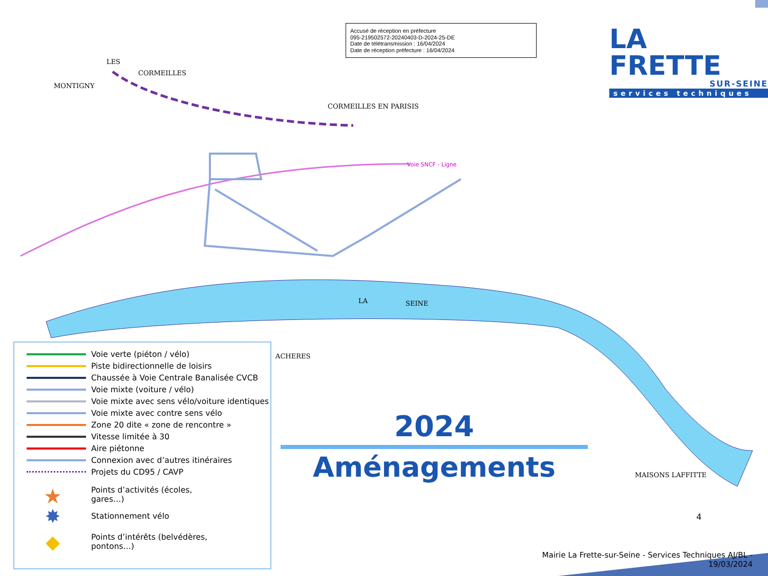Accusé de réception en préfecture
095-219502572-20240403-D-2024-25-DE
Date de télétransmission : 16/04/2024
Date de réception préfecture : 16/04/2024
LA FRETTE
SUR-SEINE
services techniques
LES
MONTIGNY
CORMEILLES
CORMEILLES EN PARISIS
Voie SNCF - Ligne
LA SEINE
ACHERES
MAISONS LAFFITTE
Voie verte (piéton / vélo)
Piste bidirectionnelle de loisirs
Chaussée à Voie Centrale Banalisée CVCB
Voie mixte (voiture / vélo)
Voie mixte avec sens vélo/voiture identiques
Voie mixte avec contre sens vélo
Zone 20 dite « zone de rencontre »
Vitesse limitée à 30
Aire piétonne
Connexion avec d’autres itinéraires
Projets du CD95 / CAVP
★
Points d’activités (écoles,
gares…)
✸
Stationnement vélo
◆
Points d’intérêts (belvédères,
pontons…)
2024
Aménagements
4
Mairie La Frette-sur-Seine - Services Techniques AJ/BL - 19/03/2024